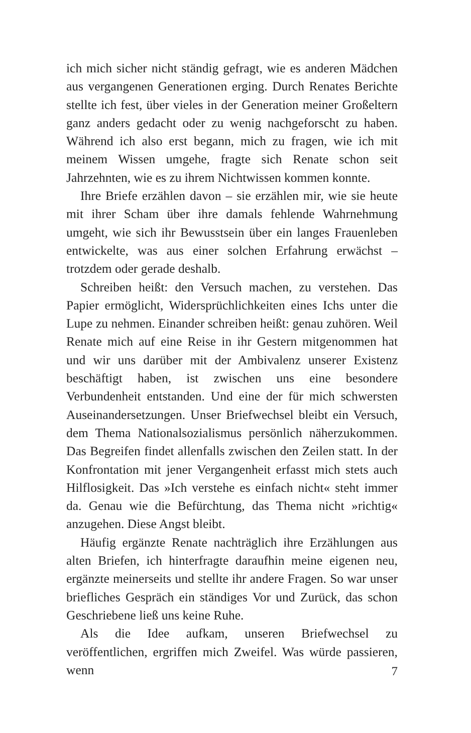ich mich sicher nicht ständig gefragt, wie es anderen Mädchen aus vergangenen Generationen erging. Durch Renates Berichte stellte ich fest, über vieles in der Generation meiner Großeltern ganz anders gedacht oder zu wenig nachgeforscht zu haben. Während ich also erst begann, mich zu fragen, wie ich mit meinem Wissen umgehe, fragte sich Renate schon seit Jahrzehnten, wie es zu ihrem Nichtwissen kommen konnte.
Ihre Briefe erzählen davon – sie erzählen mir, wie sie heute mit ihrer Scham über ihre damals fehlende Wahrnehmung umgeht, wie sich ihr Bewusstsein über ein langes Frauenleben entwickelte, was aus einer solchen Erfahrung erwächst – trotzdem oder gerade deshalb.
Schreiben heißt: den Versuch machen, zu verstehen. Das Papier ermöglicht, Widersprüchlichkeiten eines Ichs unter die Lupe zu nehmen. Einander schreiben heißt: genau zuhören. Weil Renate mich auf eine Reise in ihr Gestern mitgenommen hat und wir uns darüber mit der Ambivalenz unserer Existenz beschäftigt haben, ist zwischen uns eine besondere Verbundenheit entstanden. Und eine der für mich schwersten Auseinandersetzungen. Unser Briefwechsel bleibt ein Versuch, dem Thema Nationalsozialismus persönlich näherzukommen. Das Begreifen findet allenfalls zwischen den Zeilen statt. In der Konfrontation mit jener Vergangenheit erfasst mich stets auch Hilflosigkeit. Das »Ich verstehe es einfach nicht« steht immer da. Genau wie die Befürchtung, das Thema nicht »richtig« anzugehen. Diese Angst bleibt.
Häufig ergänzte Renate nachträglich ihre Erzählungen aus alten Briefen, ich hinterfragte daraufhin meine eigenen neu, ergänzte meinerseits und stellte ihr andere Fragen. So war unser briefliches Gespräch ein ständiges Vor und Zurück, das schon Geschriebene ließ uns keine Ruhe.
Als die Idee aufkam, unseren Briefwechsel zu veröffentlichen, ergriffen mich Zweifel. Was würde passieren, wenn
7